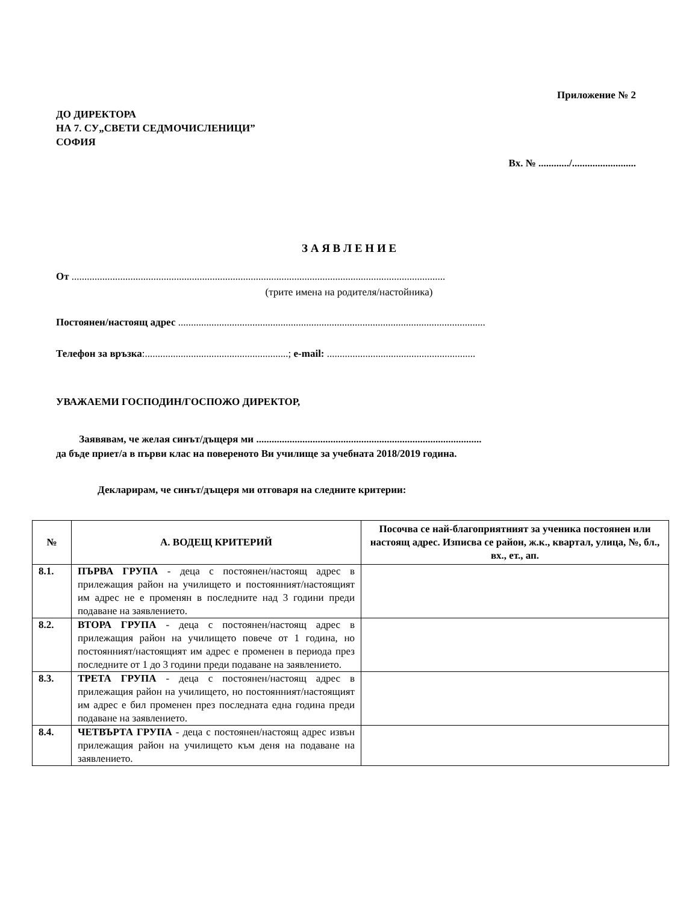Приложение № 2
ДО ДИРЕКТОРА
НА 7. СУ„СВЕТИ СЕДМОЧИСЛЕНИЦИ”
СОФИЯ
Вх. № ............/.........................
З А Я В Л Е Н И Е
От ..................................................................................................................................................
(трите имена на родителя/настойника)
Постоянен/настоящ адрес ........................................................................................................................
Телефон за връзка:........................................................; e-mail: ..........................................................
УВАЖАЕМИ ГОСПОДИН/ГОСПОЖО ДИРЕКТОР,
Заявявам, че желая синът/дъщеря ми ........................................................................................
да бъде приет/а в първи клас на повереното Ви училище за учебната 2018/2019 година.
Декларирам, че синът/дъщеря ми отговаря на следните критерии:
| № | А. ВОДЕЩ КРИТЕРИЙ | Посочва се най-благоприятният за ученика постоянен или настоящ адрес. Изписва се район, ж.к., квартал, улица, №, бл., вх., ет., ап. |
| --- | --- | --- |
| 8.1. | ПЪРВА ГРУПА - деца с постоянен/настоящ адрес в прилежащия район на училището и постоянният/настоящият им адрес не е променян в последните над 3 години преди подаване на заявлението. | |
| 8.2. | ВТОРА ГРУПА - деца с постоянен/настоящ адрес в прилежащия район на училището повече от 1 година, но постоянният/настоящият им адрес е променен в периода през последните от 1 до 3 години преди подаване на заявлението. | |
| 8.3. | ТРЕТА ГРУПА - деца с постоянен/настоящ адрес в прилежащия район на училището, но постоянният/настоящият им адрес е бил променен през последната една година преди подаване на заявлението. | |
| 8.4. | ЧЕТВЪРТА ГРУПА - деца с постоянен/настоящ адрес извън прилежащия район на училището към деня на подаване на заявлението. | |